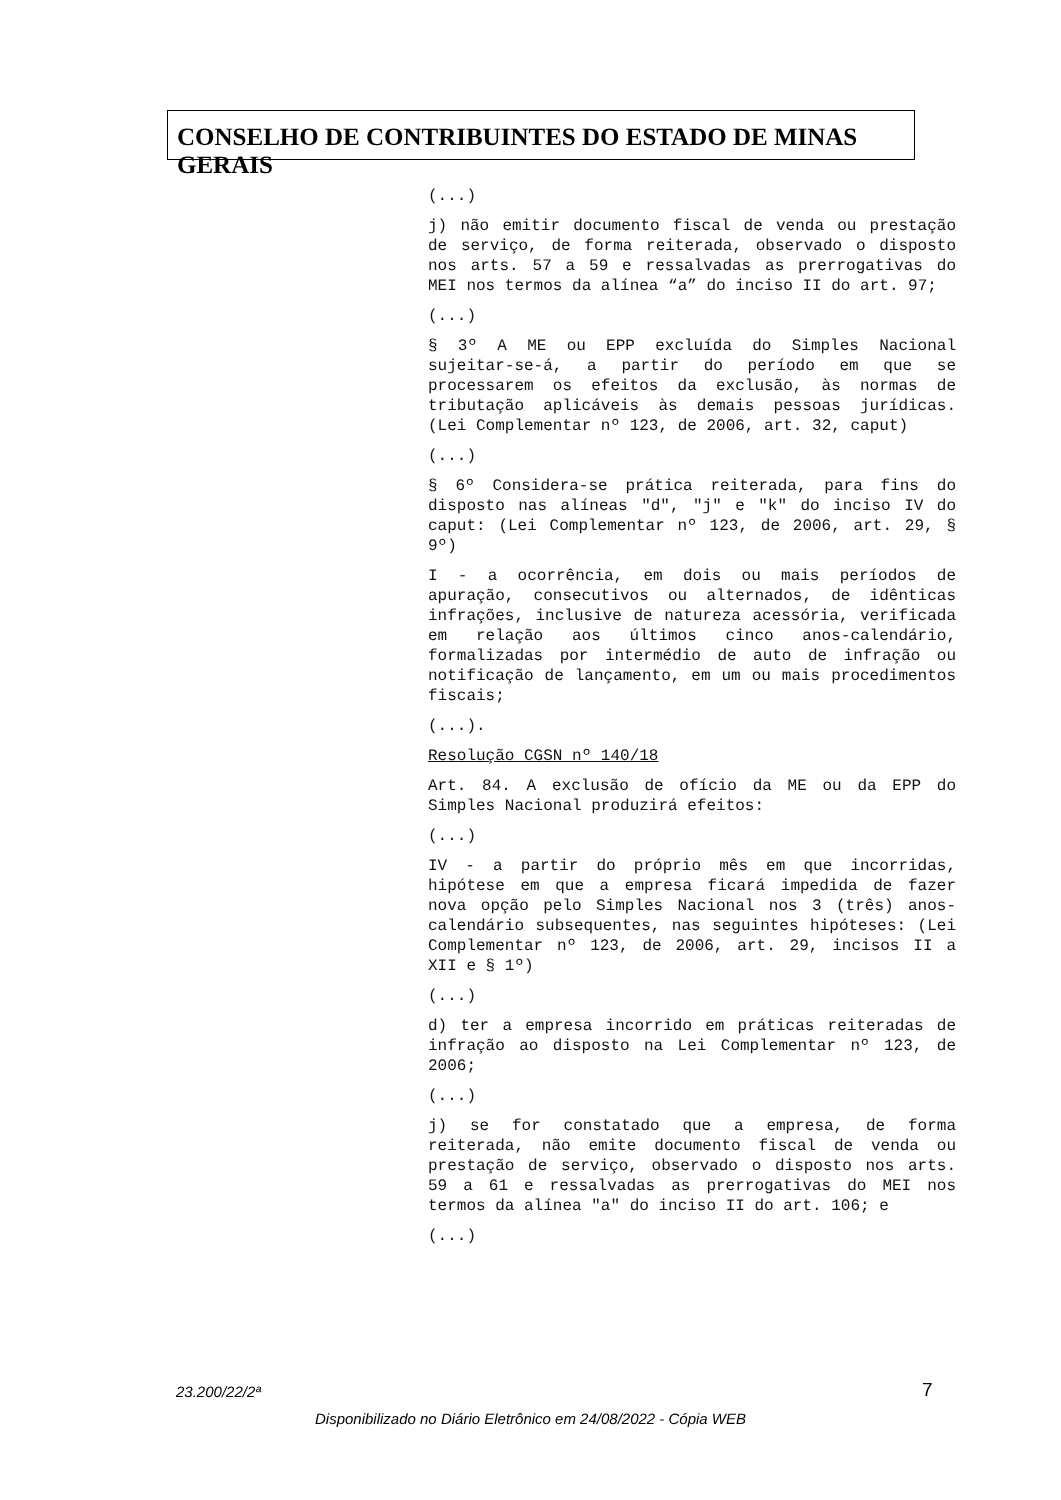CONSELHO DE CONTRIBUINTES DO ESTADO DE MINAS GERAIS
(...)
j) não emitir documento fiscal de venda ou prestação de serviço, de forma reiterada, observado o disposto nos arts. 57 a 59 e ressalvadas as prerrogativas do MEI nos termos da alínea “a” do inciso II do art. 97;
(...)
§ 3º A ME ou EPP excluída do Simples Nacional sujeitar-se-á, a partir do período em que se processarem os efeitos da exclusão, às normas de tributação aplicáveis às demais pessoas jurídicas. (Lei Complementar nº 123, de 2006, art. 32, caput)
(...)
§ 6º Considera-se prática reiterada, para fins do disposto nas alíneas "d", "j" e "k" do inciso IV do caput: (Lei Complementar nº 123, de 2006, art. 29, § 9º)
I - a ocorrência, em dois ou mais períodos de apuração, consecutivos ou alternados, de idênticas infrações, inclusive de natureza acessória, verificada em relação aos últimos cinco anos-calendário, formalizadas por intermédio de auto de infração ou notificação de lançamento, em um ou mais procedimentos fiscais;
(...).
Resolução CGSN nº 140/18
Art. 84. A exclusão de ofício da ME ou da EPP do Simples Nacional produzirá efeitos:
(...)
IV - a partir do próprio mês em que incorridas, hipótese em que a empresa ficará impedida de fazer nova opção pelo Simples Nacional nos 3 (três) anos-calendário subsequentes, nas seguintes hipóteses: (Lei Complementar nº 123, de 2006, art. 29, incisos II a XII e § 1º)
(...)
d) ter a empresa incorrido em práticas reiteradas de infração ao disposto na Lei Complementar nº 123, de 2006;
(...)
j) se for constatado que a empresa, de forma reiterada, não emite documento fiscal de venda ou prestação de serviço, observado o disposto nos arts. 59 a 61 e ressalvadas as prerrogativas do MEI nos termos da alínea "a" do inciso II do art. 106; e
(...)
23.200/22/2ª 7
Disponibilizado no Diário Eletrônico em 24/08/2022 - Cópia WEB